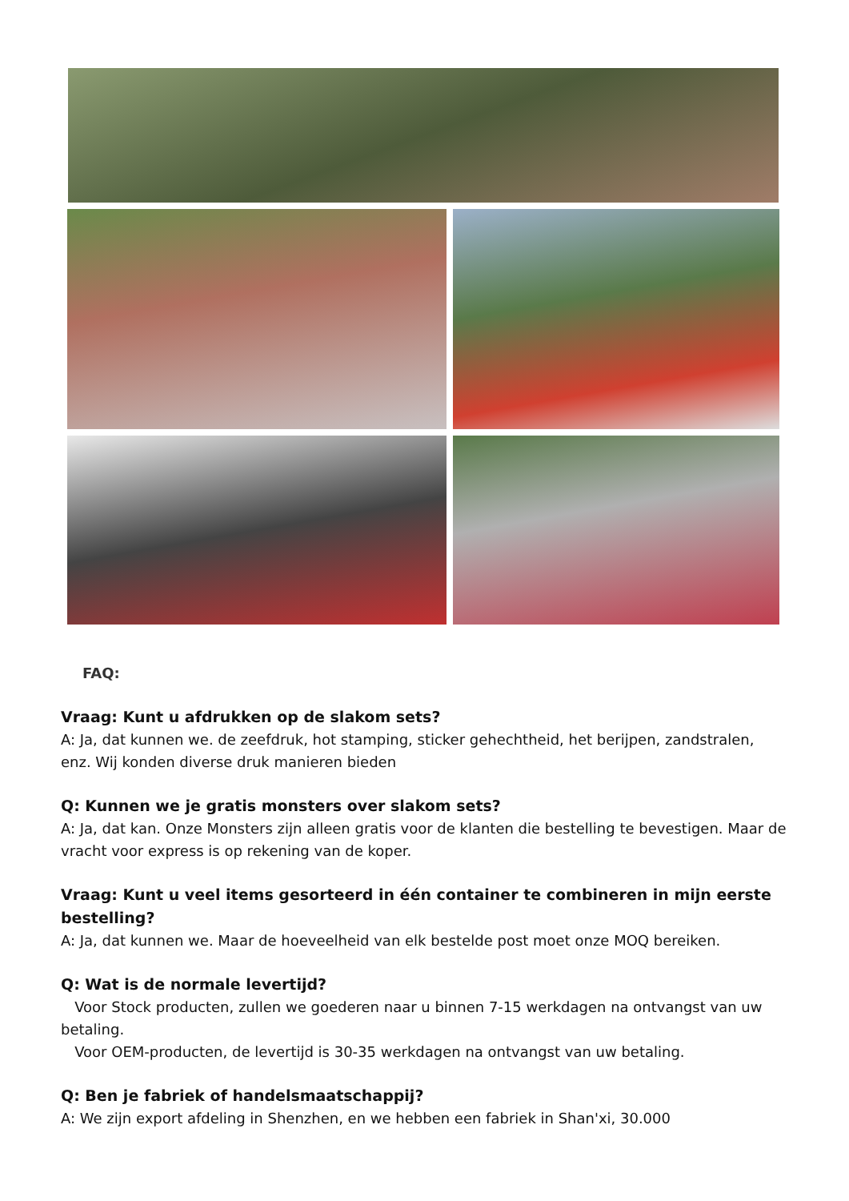FAQ:
Vraag: Kunt u afdrukken op de slakom sets?
A: Ja, dat kunnen we. de zeefdruk, hot stamping, sticker gehechtheid, het berijpen, zandstralen, enz. Wij konden diverse druk manieren bieden
Q: Kunnen we je gratis monsters over slakom sets?
A: Ja, dat kan. Onze Monsters zijn alleen gratis voor de klanten die bestelling te bevestigen. Maar de vracht voor express is op rekening van de koper.
Vraag: Kunt u veel items gesorteerd in één container te combineren in mijn eerste bestelling?
A: Ja, dat kunnen we. Maar de hoeveelheid van elk bestelde post moet onze MOQ bereiken.
Q: Wat is de normale levertijd?
Voor Stock producten, zullen we goederen naar u binnen 7-15 werkdagen na ontvangst van uw betaling.
Voor OEM-producten, de levertijd is 30-35 werkdagen na ontvangst van uw betaling.
Q: Ben je fabriek of handelsmaatschappij?
A: We zijn export afdeling in Shenzhen, en we hebben een fabriek in Shan'xi, 30.000